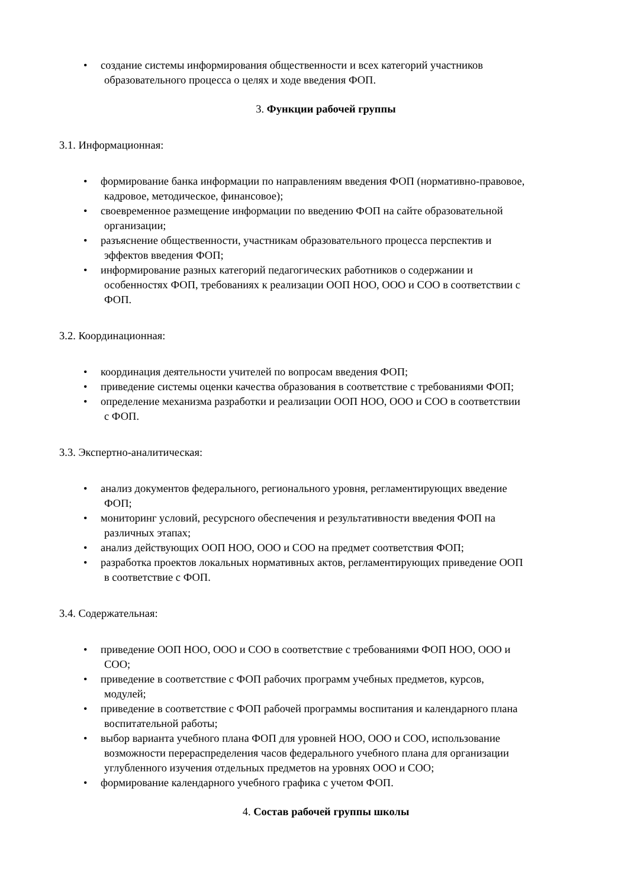• создание системы информирования общественности и всех категорий участников
образовательного процесса о целях и ходе введения ФОП.
3. Функции рабочей группы
3.1. Информационная:
• формирование банка информации по направлениям введения ФОП (нормативно-правовое,
кадровое, методическое, финансовое);
• своевременное размещение информации по введению ФОП на сайте образовательной
организации;
• разъяснение общественности, участникам образовательного процесса перспектив и
эффектов введения ФОП;
• информирование разных категорий педагогических работников о содержании и
особенностях ФОП, требованиях к реализации ООП НОО, ООО и СОО в соответствии с
ФОП.
3.2. Координационная:
• координация деятельности учителей по вопросам введения ФОП;
• приведение системы оценки качества образования в соответствие с требованиями ФОП;
• определение механизма разработки и реализации ООП НОО, ООО и СОО в соответствии
с ФОП.
3.3. Экспертно-аналитическая:
• анализ документов федерального, регионального уровня, регламентирующих введение
ФОП;
• мониторинг условий, ресурсного обеспечения и результативности введения ФОП на
различных этапах;
• анализ действующих ООП НОО, ООО и СОО на предмет соответствия ФОП;
• разработка проектов локальных нормативных актов, регламентирующих приведение ООП
в соответствие с ФОП.
3.4. Содержательная:
• приведение ООП НОО, ООО и СОО в соответствие с требованиями ФОП НОО, ООО и
СОО;
• приведение в соответствие с ФОП рабочих программ учебных предметов, курсов,
модулей;
• приведение в соответствие с ФОП рабочей программы воспитания и календарного плана
воспитательной работы;
• выбор варианта учебного плана ФОП для уровней НОО, ООО и СОО, использование
возможности перераспределения часов федерального учебного плана для организации
углубленного изучения отдельных предметов на уровнях ООО и СОО;
• формирование календарного учебного графика с учетом ФОП.
4. Состав рабочей группы школы